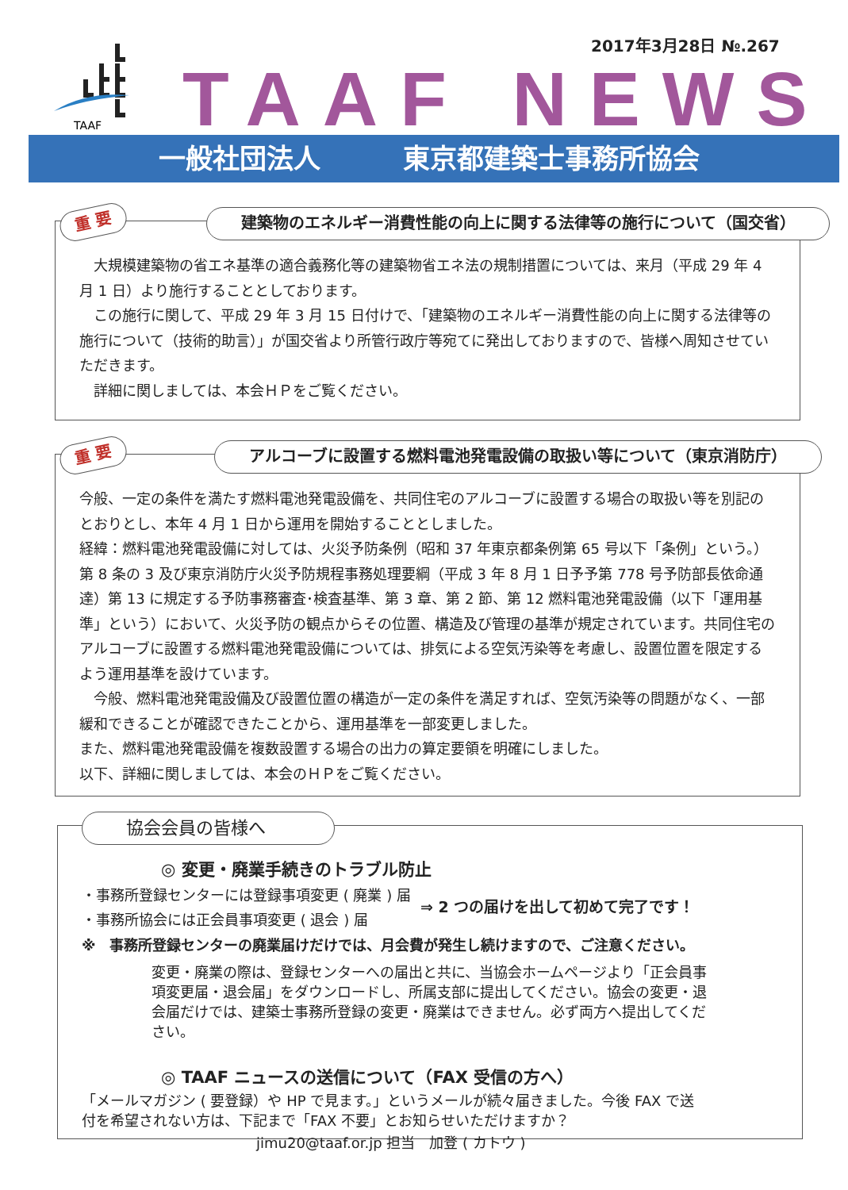2017年3月28日 №.267
TAAF
TAAF NEWS
一般社団法人 東京都建築士事務所協会
重 要 建築物のエネルギー消費性能の向上に関する法律等の施行について（国交省）
大規模建築物の省エネ基準の適合義務化等の建築物省エネ法の規制措置については、来月（平成 29 年 4 月 1 日）より施行することとしております。
この施行に関して、平成 29 年 3 月 15 日付けで、「建築物のエネルギー消費性能の向上に関する法律等の施行について（技術的助言）」が国交省より所管行政庁等宛てに発出しておりますので、皆様へ周知させていただきます。
詳細に関しましては、本会ＨＰをご覧ください。
重 要 アルコーブに設置する燃料電池発電設備の取扱い等について（東京消防庁）
今般、一定の条件を満たす燃料電池発電設備を、共同住宅のアルコーブに設置する場合の取扱い等を別記のとおりとし、本年 4 月 1 日から運用を開始することとしました。
経緯：燃料電池発電設備に対しては、火災予防条例（昭和 37 年東京都条例第 65 号以下「条例」という。）第 8 条の 3 及び東京消防庁火災予防規程事務処理要綱（平成 3 年 8 月 1 日予予第 778 号予防部長依命通達）第 13 に規定する予防事務審査･検査基準、第 3 章、第 2 節、第 12 燃料電池発電設備（以下「運用基準」という）において、火災予防の観点からその位置、構造及び管理の基準が規定されています。共同住宅のアルコーブに設置する燃料電池発電設備については、排気による空気汚染等を考慮し、設置位置を限定するよう運用基準を設けています。
今般、燃料電池発電設備及び設置位置の構造が一定の条件を満足すれば、空気汚染等の問題がなく、一部緩和できることが確認できたことから、運用基準を一部変更しました。
また、燃料電池発電設備を複数設置する場合の出力の算定要領を明確にしました。
以下、詳細に関しましては、本会のＨＰをご覧ください。
協会会員の皆様へ
◎ 変更・廃業手続きのトラブル防止
・事務所登録センターには登録事項変更 ( 廃業 ) 届
・事務所協会には正会員事項変更 ( 退会 ) 届
⇒ 2 つの届けを出して初めて完了です！
※　事務所登録センターの廃業届けだけでは、月会費が発生し続けますので、ご注意ください。
変更・廃業の際は、登録センターへの届出と共に、当協会ホームページより「正会員事項変更届・退会届」をダウンロードし、所属支部に提出してください。協会の変更・退会届だけでは、建築士事務所登録の変更・廃業はできません。必ず両方へ提出してください。
◎ TAAF ニュースの送信について（FAX 受信の方へ）
「メールマガジン ( 要登録）や HP で見ます。」というメールが続々届きました。今後 FAX で送付を希望されない方は、下記まで「FAX 不要」とお知らせいただけますか？
jimu20@taaf.or.jp 担当　加登 ( カトウ )